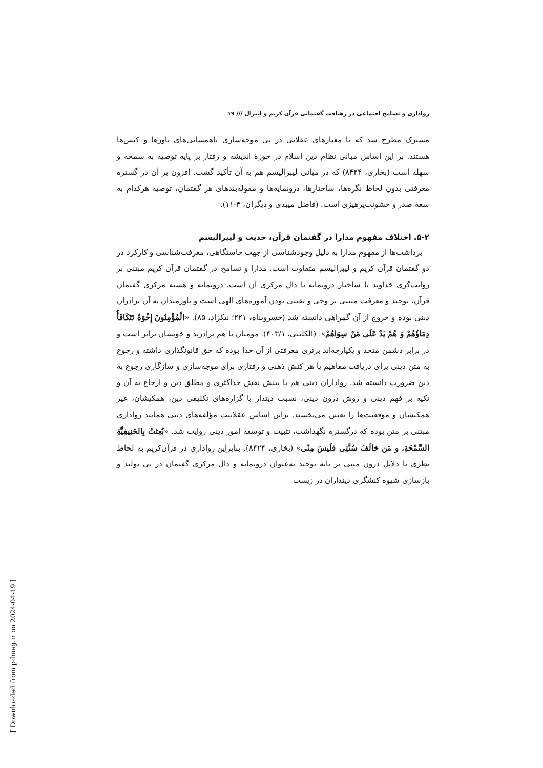رواداری و تسامح اجتماعی در رهیافت گفتمانی قرآن کریم و لیبرال /// ۱۹
مشترک مطرح شد که با معیارهای عقلانی در پی موجه‌سازی ناهمسانی‌های باورها و کنش‌ها هستند. بر این اساس مبانی نظام دین اسلام در حوزهٔ اندیشه و رفتار بر پایه توصیه به سمحه و سهله است (بخاری، ۸۴۲۴) که در مبانی لیبرالیسم هم به آن تأکید گشت. افزون بر آن در گستره معرفتی بدون لحاظ نگره‌ها، ساختارها، درونمایه‌ها و مقوله‌بندهای هر گفتمان، توصیه هرکدام به سعهٔ صدر و خشونت‌پرهیزی است. (فاضل میبدی و دیگران، ۴-۱۱).
۵-۲. اختلاف مفهوم مدارا در گفتمان قرآن، حدیث و لیبرالیسم
برداشت‌ها از مفهوم مدارا به دلیل وجودشناسی از جهت خاستگاهی، معرفت‌شناسی و کارکرد در دو گفتمان قرآن کریم و لیبرالیسم متفاوت است. مدارا و تسامح در گفتمان قرآن کریم مبتنی بر روایت‌گری خداوند با ساختار درونمایه یا دال مرکزی آن است. درونمایه و هسته مرکزی گفتمان قرآن، توحید و معرفت مبتنی بر وحی و یقینی بودن آموزه‌های الهی است و باورمندان به آن برادران دینی بوده و خروج از آن گمراهی دانسته شد (خسروپناه، ۲۲۱؛ نیکزاد، ۸۵). «الْمُؤْمِنُونَ إِخْوَةٌ تَتَکَافَأُ دِمَاؤُهُمْ وَ هُمْ یَدٌ عَلَی مَنْ سِوَاهُمْ». (الکلینی، ۴۰۳/۱). مؤمنان با هم برادرند و خونشان برابر است و در برابر دشمن متحد و یکپارچه‌اند برتری معرفتی از آن خدا بوده که حق قانونگذاری داشته و رجوع به متن دینی برای دریافت مفاهیم یا هر کنش ذهنی و رفتاری برای موجه‌سازی و سازگاری رجوع به دین ضرورت دانسته شد. رواداران دینی هم با بینش نقش حداکثری و مطلق دین و ارجاع به آن و تکیه بر فهم دینی و روش درون دینی، نسبت دیندار با گزاره‌های تکلیفی دین، همکیشان، غیر همکیشان و موقعیت‌ها را تعیین می‌بخشند. براین اساس عقلانیت مؤلفه‌های دینی همانند رواداری مبتنی بر متن بوده که درگستره نگهداشت، تثبیت و توسعه امور دینی روایت شد. «بُعِثتُ بِالحَنِیفِیَّةِ السَّمْحَةِ، و مَن خالَفَ سُنَّتِی فلَیسَ مِنّی» (بخاری، ۸۴۲۴). بنابراین رواداری در قرآن‌کریم به لحاظ نظری با دلایل درون متنی بر پایه توحید به‌عنوان درونمایه و دال مرکزی گفتمان در پی تولید و بازسازی شیوه کنشگری دینداران در زیست
[ Downloaded from pdmag.ir on 2024-04-19 ]